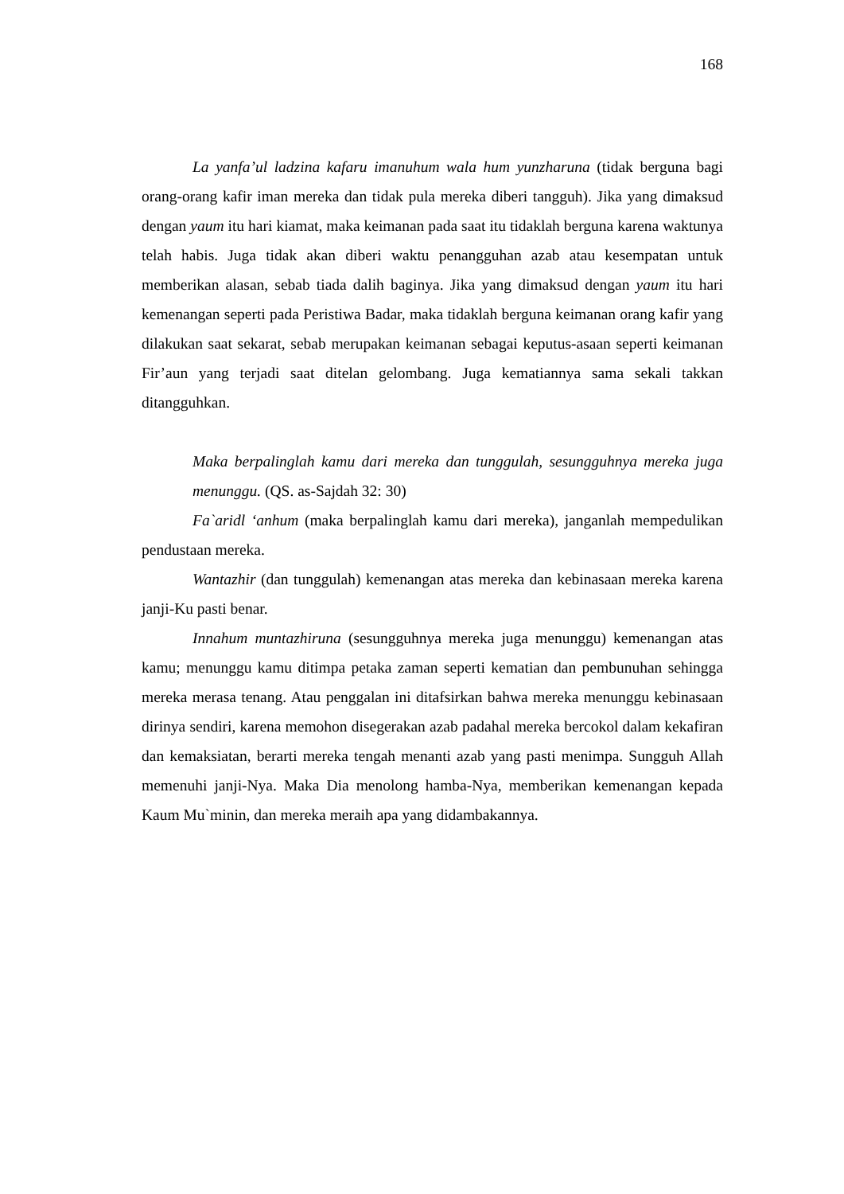168
La yanfa’ul ladzina kafaru imanuhum wala hum yunzharuna (tidak berguna bagi orang-orang kafir iman mereka dan tidak pula mereka diberi tangguh). Jika yang dimaksud dengan yaum itu hari kiamat, maka keimanan pada saat itu tidaklah berguna karena waktunya telah habis. Juga tidak akan diberi waktu penangguhan azab atau kesempatan untuk memberikan alasan, sebab tiada dalih baginya. Jika yang dimaksud dengan yaum itu hari kemenangan seperti pada Peristiwa Badar, maka tidaklah berguna keimanan orang kafir yang dilakukan saat sekarat, sebab merupakan keimanan sebagai keputus-asaan seperti keimanan Fir’aun yang terjadi saat ditelan gelombang. Juga kematiannya sama sekali takkan ditangguhkan.
Maka berpalinglah kamu dari mereka dan tunggulah, sesungguhnya mereka juga menunggu. (QS. as-Sajdah 32: 30)
Fa`aridl ‘anhum (maka berpalinglah kamu dari mereka), janganlah mempedulikan pendustaan mereka.
Wantazhir (dan tunggulah) kemenangan atas mereka dan kebinasaan mereka karena janji-Ku pasti benar.
Innahum muntazhiruna (sesungguhnya mereka juga menunggu) kemenangan atas kamu; menunggu kamu ditimpa petaka zaman seperti kematian dan pembunuhan sehingga mereka merasa tenang. Atau penggalan ini ditafsirkan bahwa mereka menunggu kebinasaan dirinya sendiri, karena memohon disegerakan azab padahal mereka bercokol dalam kekafiran dan kemaksiatan, berarti mereka tengah menanti azab yang pasti menimpa. Sungguh Allah memenuhi janji-Nya. Maka Dia menolong hamba-Nya, memberikan kemenangan kepada Kaum Mu`minin, dan mereka meraih apa yang didambakannya.